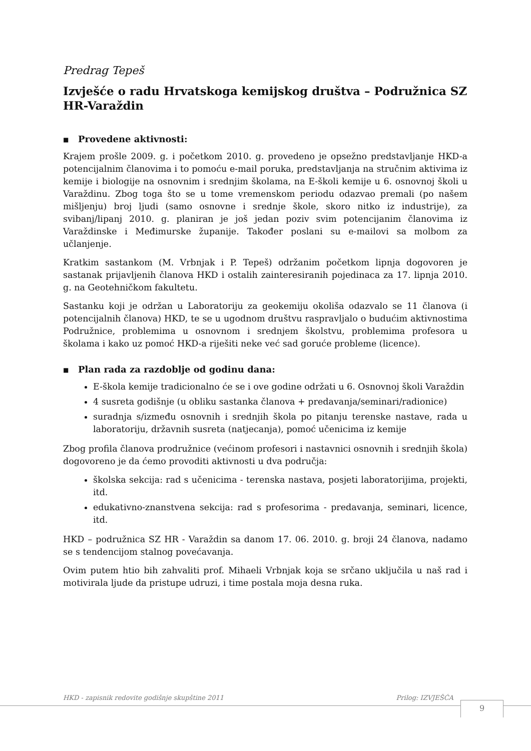Predrag Tepeš
Izvješće o radu Hrvatskoga kemijskog društva – Podružnica SZ HR-Varaždin
■ Provedene aktivnosti:
Krajem prošle 2009. g. i početkom 2010. g. provedeno je opsežno predstavljanje HKD-a potencijalnim članovima i to pomoću e-mail poruka, predstavljanja na stručnim aktivima iz kemije i biologije na osnovnim i srednjim školama, na E-školi kemije u 6. osnovnoj školi u Varaždinu. Zbog toga što se u tome vremenskom periodu odazvao premali (po našem mišljenju) broj ljudi (samo osnovne i srednje škole, skoro nitko iz industrije), za svibanj/lipanj 2010. g. planiran je još jedan poziv svim potencijanim članovima iz Varaždinske i Međimurske županije. Također poslani su e-mailovi sa molbom za učlanjenje.
Kratkim sastankom (M. Vrbnjak i P. Tepeš) održanim početkom lipnja dogovoren je sastanak prijavljenih članova HKD i ostalih zainteresiranih pojedinaca za 17. lipnja 2010. g. na Geotehničkom fakultetu.
Sastanku koji je održan u Laboratoriju za geokemiju okoliša odazvalo se 11 članova (i potencijalnih članova) HKD, te se u ugodnom društvu raspravljalo o budućim aktivnostima Podružnice, problemima u osnovnom i srednjem školstvu, problemima profesora u školama i kako uz pomoć HKD-a riješiti neke već sad goruće probleme (licence).
■ Plan rada za razdoblje od godinu dana:
E-škola kemije tradicionalno će se i ove godine održati u 6. Osnovnoj školi Varaždin
4 susreta godišnje (u obliku sastanka članova + predavanja/seminari/radionice)
suradnja s/između osnovnih i srednjih škola po pitanju terenske nastave, rada u laboratoriju, državnih susreta (natjecanja), pomoć učenicima iz kemije
Zbog profila članova prodružnice (većinom profesori i nastavnici osnovnih i srednjih škola) dogovoreno je da ćemo provoditi aktivnosti u dva područja:
školska sekcija: rad s učenicima - terenska nastava, posjeti laboratorijima, projekti, itd.
edukativno-znanstvena sekcija: rad s profesorima - predavanja, seminari, licence, itd.
HKD – podružnica SZ HR - Varaždin sa danom 17. 06. 2010. g. broji 24 članova, nadamo se s tendencijom stalnog povećavanja.
Ovim putem htio bih zahvaliti prof. Mihaeli Vrbnjak koja se srčano uključila u naš rad i motivirala ljude da pristupe udruzi, i time postala moja desna ruka.
HKD - zapisnik redovite godišnje skupštine 2011 Prilog: IZVJEŠĆA
9